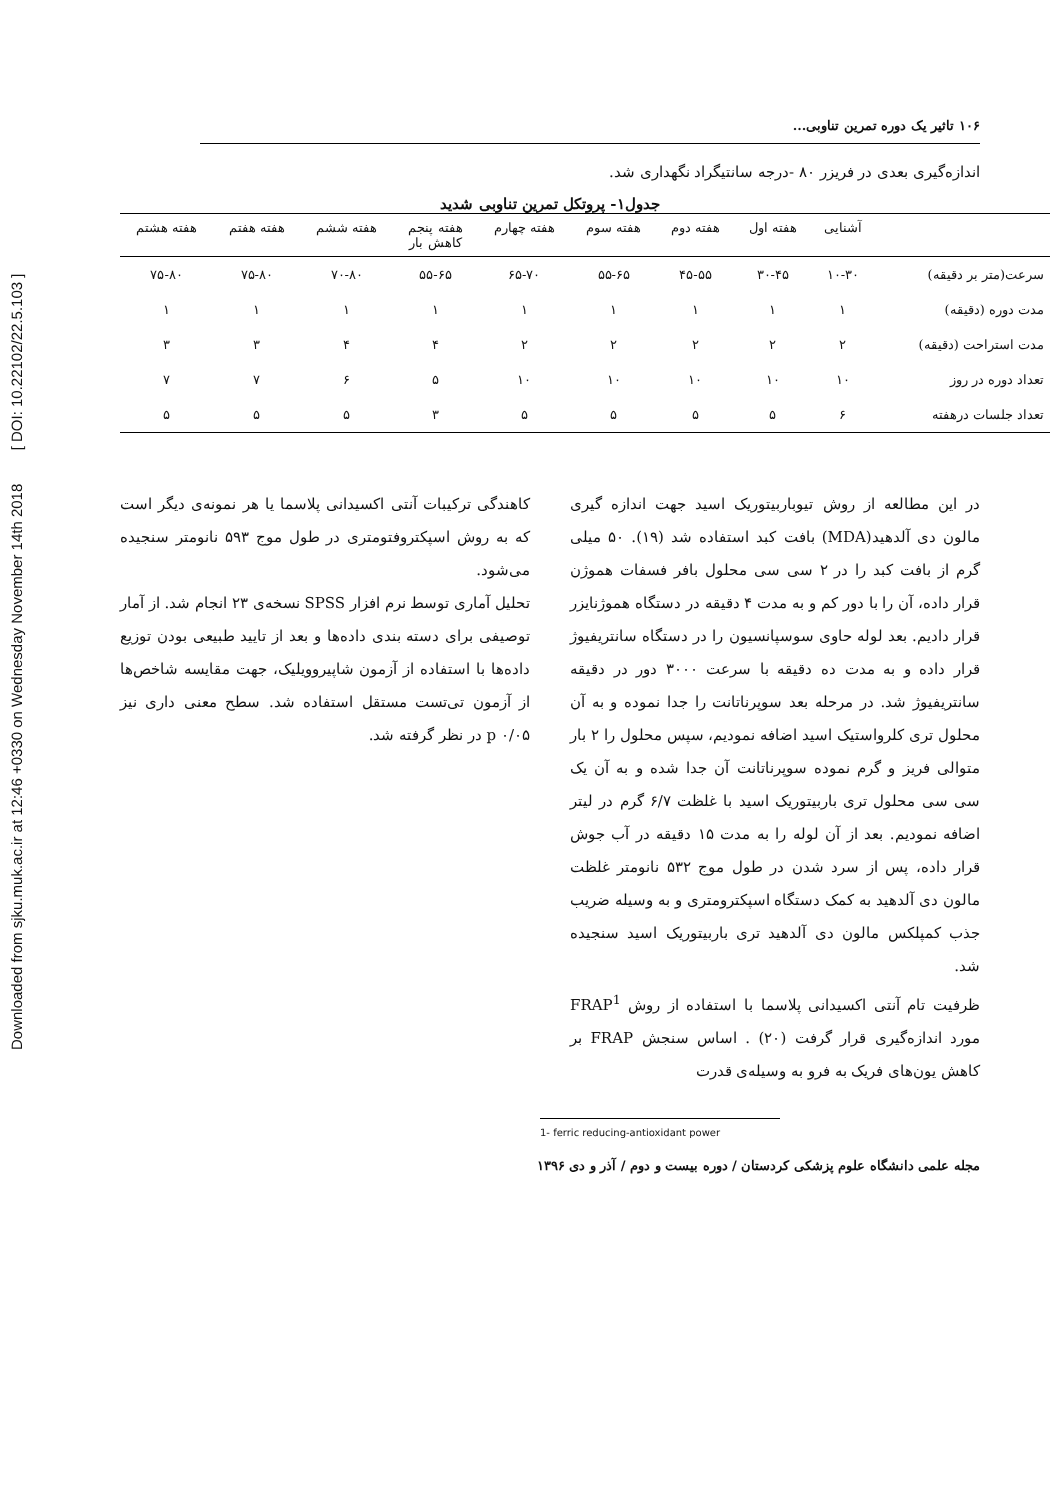Downloaded from sjku.muk.ac.ir at 12:46 +0330 on Wednesday November 14th 2018 [ DOI: 10.22102/22.5.103 ]
۱۰۶ تاثیر یک دوره تمرین تناوبی...
اندازه‌گیری بعدی در فریزر ۸۰ -درجه سانتیگراد نگهداری شد.
جدول۱- پروتکل تمرین تناوبی شدید
| | آشنایی | هفته اول | هفته دوم | هفته سوم | هفته چهارم | هفته پنجم کاهش بار | هفته ششم | هفته هفتم | هفته هشتم |
| --- | --- | --- | --- | --- | --- | --- | --- | --- | --- |
| سرعت(متر بر دقیقه) | ۱۰-۳۰ | ۳۰-۴۵ | ۴۵-۵۵ | ۵۵-۶۵ | ۶۵-۷۰ | ۵۵-۶۵ | ۷۰-۸۰ | ۷۵-۸۰ | ۷۵-۸۰ |
| مدت دوره (دقیقه) | ۱ | ۱ | ۱ | ۱ | ۱ | ۱ | ۱ | ۱ | ۱ |
| مدت استراحت (دقیقه) | ۲ | ۲ | ۲ | ۲ | ۲ | ۴ | ۴ | ۳ | ۳ |
| تعداد دوره در روز | ۱۰ | ۱۰ | ۱۰ | ۱۰ | ۱۰ | ۵ | ۶ | ۷ | ۷ |
| تعداد جلسات درهفته | ۶ | ۵ | ۵ | ۵ | ۵ | ۳ | ۵ | ۵ | ۵ |
در این مطالعه از روش تیوباربیتوریک اسید جهت اندازه گیری مالون دی آلدهید(MDA) بافت کبد استفاده شد (۱۹). ۵۰ میلی گرم از بافت کبد را در ۲ سی سی محلول بافر فسفات هموژن قرار داده، آن را با دور کم و به مدت ۴ دقیقه در دستگاه هموژنایزر قرار دادیم. بعد لوله حاوی سوسپانسیون را در دستگاه سانتریفیوژ قرار داده و به مدت ده دقیقه با سرعت ۳۰۰۰ دور در دقیقه سانتریفیوژ شد. در مرحله بعد سوپرناتانت را جدا نموده و به آن محلول تری کلرواستیک اسید اضافه نمودیم، سپس محلول را ۲ بار متوالی فریز و گرم نموده سوپرناتانت آن جدا شده و به آن یک سی سی محلول تری باربیتوریک اسید با غلظت ۶/۷ گرم در لیتر اضافه نمودیم. بعد از آن لوله را به مدت ۱۵ دقیقه در آب جوش قرار داده، پس از سرد شدن در طول موج ۵۳۲ نانومتر غلظت مالون دی آلدهید به کمک دستگاه اسپکترومتری و به وسیله ضریب جذب کمپلکس مالون دی آلدهید تری باربیتوریک اسید سنجیده شد.
ظرفیت تام آنتی اکسیدانی پلاسما با استفاده از روش FRAP<sup>1</sup> مورد اندازه‌گیری قرار گرفت (۲۰) . اساس سنجش FRAP بر کاهش یون‌های فریک به فرو به وسیله‌ی قدرت
کاهندگی ترکیبات آنتی اکسیدانی پلاسما یا هر نمونه‌ی دیگر است که به روش اسپکتروفتومتری در طول موج ۵۹۳ نانومتر سنجیده می‌شود.
تحلیل آماری توسط نرم افزار SPSS نسخه‌ی ۲۳ انجام شد. از آمار توصیفی برای دسته بندی داده‌ها و بعد از تایید طبیعی بودن توزیع داده‌ها با استفاده از آزمون شاپیرو‌ویلیک، جهت مقایسه شاخص‌ها از آزمون تی‌تست مستقل استفاده شد. سطح معنی داری نیز ۰/۰۵ p در نظر گرفته شد.
1- ferric reducing-antioxidant power
مجله علمی دانشگاه علوم پزشکی کردستان / دوره بیست و دوم / آذر و دی ۱۳۹۶